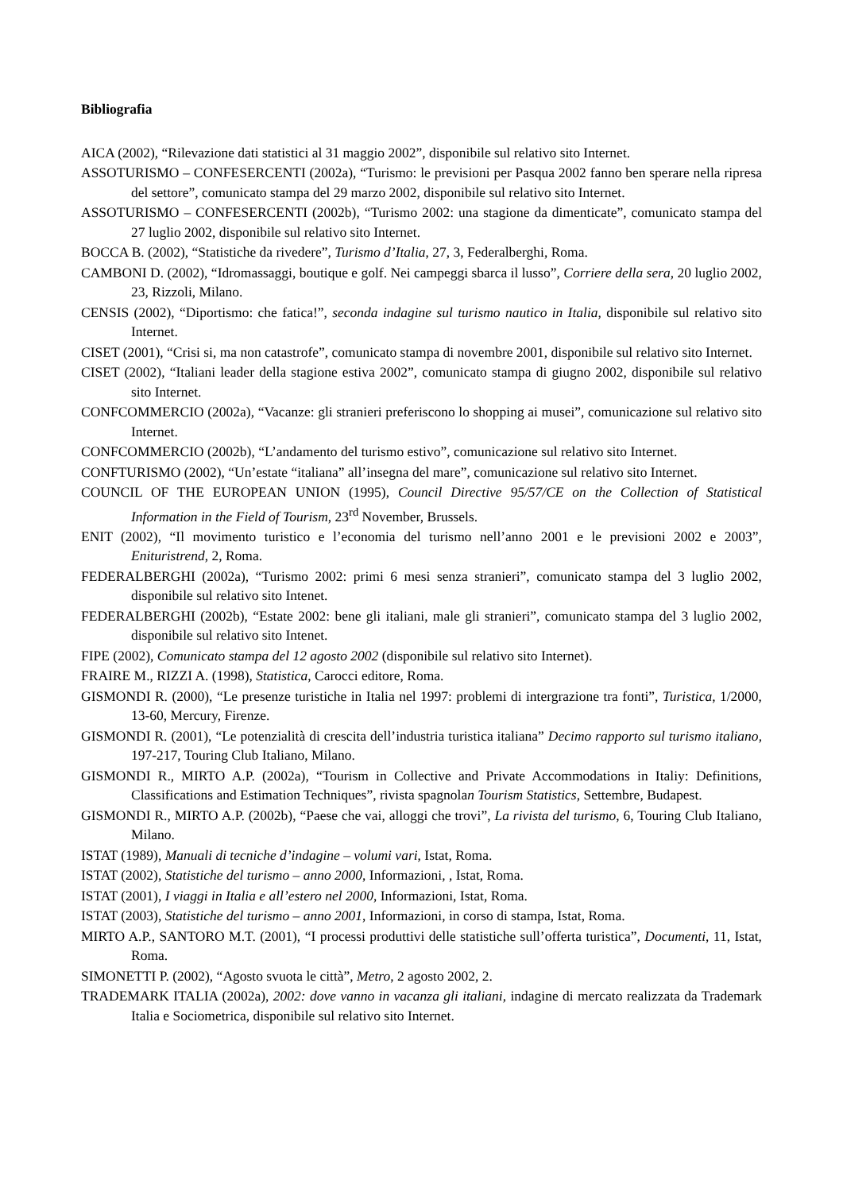Bibliografia
AICA (2002), “Rilevazione dati statistici al 31 maggio 2002”, disponibile sul relativo sito Internet.
ASSOTURISMO – CONFESERCENTI (2002a), “Turismo: le previsioni per Pasqua 2002 fanno ben sperare nella ripresa del settore”, comunicato stampa del 29 marzo 2002, disponibile sul relativo sito Internet.
ASSOTURISMO – CONFESERCENTI (2002b), “Turismo 2002: una stagione da dimenticate”, comunicato stampa del 27 luglio 2002, disponibile sul relativo sito Internet.
BOCCA B. (2002), “Statistiche da rivedere”, Turismo d’Italia, 27, 3, Federalberghi, Roma.
CAMBONI D. (2002), “Idromassaggi, boutique e golf. Nei campeggi sbarca il lusso”, Corriere della sera, 20 luglio 2002, 23, Rizzoli, Milano.
CENSIS (2002), “Diportismo: che fatica!”, seconda indagine sul turismo nautico in Italia, disponibile sul relativo sito Internet.
CISET (2001), “Crisi si, ma non catastrofe”, comunicato stampa di novembre 2001, disponibile sul relativo sito Internet.
CISET (2002), “Italiani leader della stagione estiva 2002”, comunicato stampa di giugno 2002, disponibile sul relativo sito Internet.
CONFCOMMERCIO (2002a), “Vacanze: gli stranieri preferiscono lo shopping ai musei”, comunicazione sul relativo sito Internet.
CONFCOMMERCIO (2002b), “L’andamento del turismo estivo”, comunicazione sul relativo sito Internet.
CONFTURISMO (2002), “Un’estate “italiana” all’insegna del mare”, comunicazione sul relativo sito Internet.
COUNCIL OF THE EUROPEAN UNION (1995), Council Directive 95/57/CE on the Collection of Statistical Information in the Field of Tourism, 23<sup>rd</sup> November, Brussels.
ENIT (2002), “Il movimento turistico e l’economia del turismo nell’anno 2001 e le previsioni 2002 e 2003”, Enituristrend, 2, Roma.
FEDERALBERGHI (2002a), “Turismo 2002: primi 6 mesi senza stranieri”, comunicato stampa del 3 luglio 2002, disponibile sul relativo sito Intenet.
FEDERALBERGHI (2002b), “Estate 2002: bene gli italiani, male gli stranieri”, comunicato stampa del 3 luglio 2002, disponibile sul relativo sito Intenet.
FIPE (2002), Comunicato stampa del 12 agosto 2002 (disponibile sul relativo sito Internet).
FRAIRE M., RIZZI A. (1998), Statistica, Carocci editore, Roma.
GISMONDI R. (2000), “Le presenze turistiche in Italia nel 1997: problemi di intergrazione tra fonti”, Turistica, 1/2000, 13-60, Mercury, Firenze.
GISMONDI R. (2001), “Le potenzialità di crescita dell’industria turistica italiana” Decimo rapporto sul turismo italiano, 197-217, Touring Club Italiano, Milano.
GISMONDI R., MIRTO A.P. (2002a), “Tourism in Collective and Private Accommodations in Italiy: Definitions, Classifications and Estimation Techniques”, rivista spagnolan Tourism Statistics, Settembre, Budapest.
GISMONDI R., MIRTO A.P. (2002b), “Paese che vai, alloggi che trovi”, La rivista del turismo, 6, Touring Club Italiano, Milano.
ISTAT (1989), Manuali di tecniche d’indagine – volumi vari, Istat, Roma.
ISTAT (2002), Statistiche del turismo – anno 2000, Informazioni, , Istat, Roma.
ISTAT (2001), I viaggi in Italia e all’estero nel 2000, Informazioni, Istat, Roma.
ISTAT (2003), Statistiche del turismo – anno 2001, Informazioni, in corso di stampa, Istat, Roma.
MIRTO A.P., SANTORO M.T. (2001), “I processi produttivi delle statistiche sull’offerta turistica”, Documenti, 11, Istat, Roma.
SIMONETTI P. (2002), “Agosto svuota le città”, Metro, 2 agosto 2002, 2.
TRADEMARK ITALIA (2002a), 2002: dove vanno in vacanza gli italiani, indagine di mercato realizzata da Trademark Italia e Sociometrica, disponibile sul relativo sito Internet.